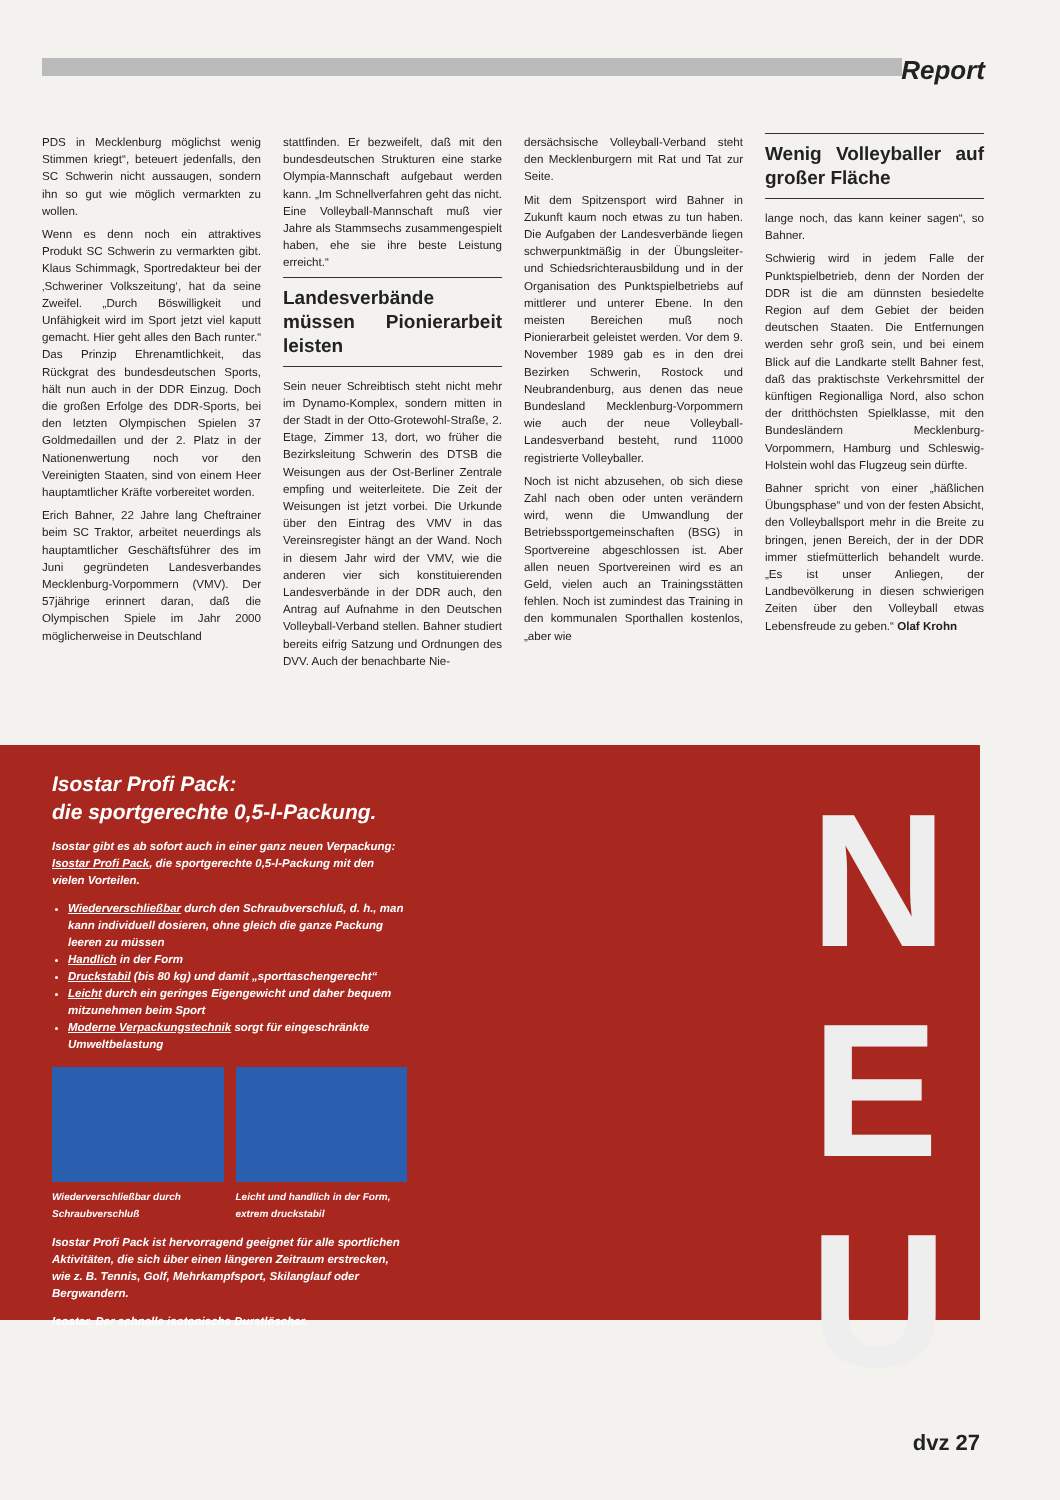Report
PDS in Mecklenburg möglichst wenig Stimmen kriegt“, beteuert jedenfalls, den SC Schwerin nicht aussaugen, sondern ihn so gut wie möglich vermarkten zu wollen.
Wenn es denn noch ein attraktives Produkt SC Schwerin zu vermarkten gibt. Klaus Schimmagk, Sportredakteur bei der ‚Schweriner Volkszeitung‘, hat da seine Zweifel. „Durch Böswilligkeit und Unfähigkeit wird im Sport jetzt viel kaputt gemacht. Hier geht alles den Bach runter.“ Das Prinzip Ehrenamtlichkeit, das Rückgrat des bundesdeutschen Sports, hält nun auch in der DDR Einzug. Doch die großen Erfolge des DDR-Sports, bei den letzten Olympischen Spielen 37 Goldmedaillen und der 2. Platz in der Nationenwertung noch vor den Vereinigten Staaten, sind von einem Heer hauptamtlicher Kräfte vorbereitet worden.
Erich Bahner, 22 Jahre lang Cheftrainer beim SC Traktor, arbeitet neuerdings als hauptamtlicher Geschäftsführer des im Juni gegründeten Landesverbandes Mecklenburg-Vorpommern (VMV). Der 57jährige erinnert daran, daß die Olympischen Spiele im Jahr 2000 möglicherweise in Deutschland
stattfinden. Er bezweifelt, daß mit den bundesdeutschen Strukturen eine starke Olympia-Mannschaft aufgebaut werden kann. „Im Schnellverfahren geht das nicht. Eine Volleyball-Mannschaft muß vier Jahre als Stammsechs zusammengespielt haben, ehe sie ihre beste Leistung erreicht.“
Landesverbände müssen Pionierarbeit leisten
Sein neuer Schreibtisch steht nicht mehr im Dynamo-Komplex, sondern mitten in der Stadt in der Otto-Grotewohl-Straße, 2. Etage, Zimmer 13, dort, wo früher die Bezirksleitung Schwerin des DTSB die Weisungen aus der Ost-Berliner Zentrale empfing und weiterleitete. Die Zeit der Weisungen ist jetzt vorbei. Die Urkunde über den Eintrag des VMV in das Vereinsregister hängt an der Wand. Noch in diesem Jahr wird der VMV, wie die anderen vier sich konstituierenden Landesverbände in der DDR auch, den Antrag auf Aufnahme in den Deutschen Volleyball-Verband stellen. Bahner studiert bereits eifrig Satzung und Ordnungen des DVV. Auch der benachbarte Nie-
dersächsische Volleyball-Verband steht den Mecklenburgern mit Rat und Tat zur Seite.
Mit dem Spitzensport wird Bahner in Zukunft kaum noch etwas zu tun haben. Die Aufgaben der Landesverbände liegen schwerpunktmäßig in der Übungsleiter- und Schiedsrichterausbildung und in der Organisation des Punktspielbetriebs auf mittlerer und unterer Ebene. In den meisten Bereichen muß noch Pionierarbeit geleistet werden. Vor dem 9. November 1989 gab es in den drei Bezirken Schwerin, Rostock und Neubrandenburg, aus denen das neue Bundesland Mecklenburg-Vorpommern wie auch der neue Volleyball-Landesverband besteht, rund 11000 registrierte Volleyballer.
Noch ist nicht abzusehen, ob sich diese Zahl nach oben oder unten verändern wird, wenn die Umwandlung der Betriebssportgemeinschaften (BSG) in Sportvereine abgeschlossen ist. Aber allen neuen Sportvereinen wird es an Geld, vielen auch an Trainingsstätten fehlen. Noch ist zumindest das Training in den kommunalen Sporthallen kostenlos, „aber wie
Wenig Volleyballer auf großer Fläche
lange noch, das kann keiner sagen“, so Bahner.
Schwierig wird in jedem Falle der Punktspielbetrieb, denn der Norden der DDR ist die am dünnsten besiedelte Region auf dem Gebiet der beiden deutschen Staaten. Die Entfernungen werden sehr groß sein, und bei einem Blick auf die Landkarte stellt Bahner fest, daß das praktischste Verkehrsmittel der künftigen Regionalliga Nord, also schon der dritthöchsten Spielklasse, mit den Bundesländern Mecklenburg-Vorpommern, Hamburg und Schleswig-Holstein wohl das Flugzeug sein dürfte.
Bahner spricht von einer „häßlichen Übungsphase“ und von der festen Absicht, den Volleyballsport mehr in die Breite zu bringen, jenen Bereich, der in der DDR immer stiefmütterlich behandelt wurde. „Es ist unser Anliegen, der Landbevölkerung in diesen schwierigen Zeiten über den Volleyball etwas Lebensfreude zu geben.“ Olaf Krohn
Isostar Profi Pack:
die sportgerechte 0,5-l-Packung.
Isostar gibt es ab sofort auch in einer ganz neuen Verpackung: Isostar Profi Pack, die sportgerechte 0,5-l-Packung mit den vielen Vorteilen.
Wiederverschließbar durch den Schraubverschluß, d. h., man kann individuell dosieren, ohne gleich die ganze Packung leeren zu müssen
Handlich in der Form
Druckstabil (bis 80 kg) und damit „sporttaschengerecht“
Leicht durch ein geringes Eigengewicht und daher bequem mitzunehmen beim Sport
Moderne Verpackungstechnik sorgt für eingeschränkte Umweltbelastung
Wiederverschließbar durch Schraubverschluß
Leicht und handlich in der Form, extrem druckstabil
Isostar Profi Pack ist hervorragend geeignet für alle sportlichen Aktivitäten, die sich über einen längeren Zeitraum erstrecken, wie z. B. Tennis, Golf, Mehrkampfsport, Skilanglauf oder Bergwandern.
Isostar. Der schnelle isotonische Durstlöscher.
N
E
U
dvz 27